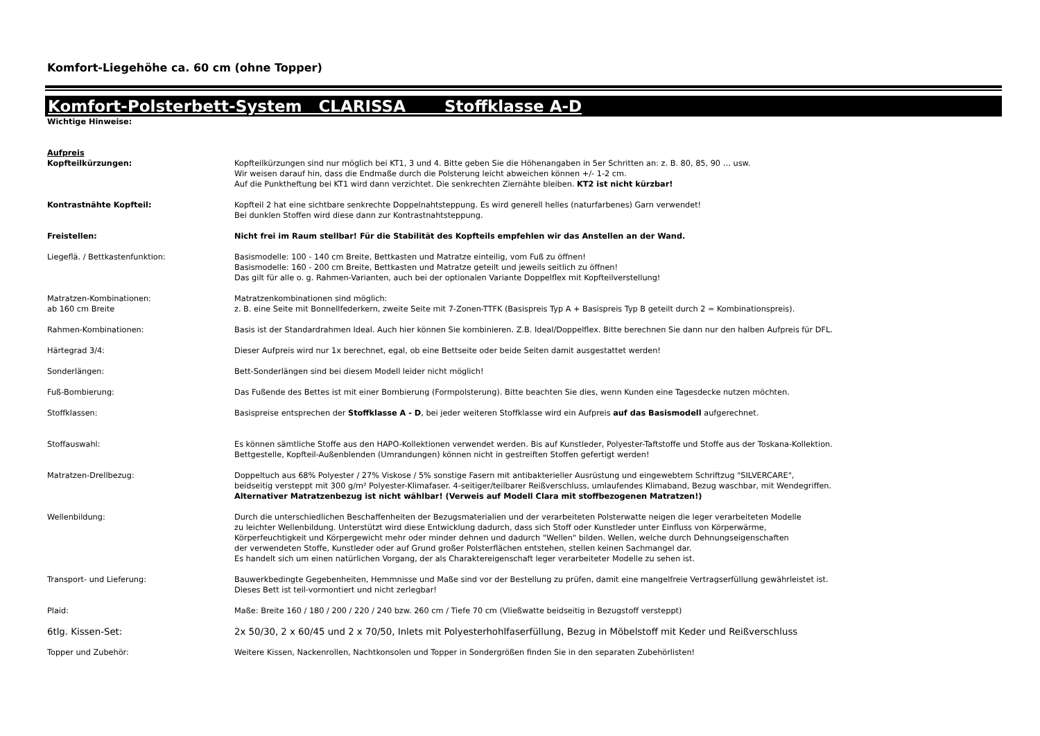Komfort-Liegehöhe ca. 60 cm (ohne Topper)
Komfort-Polsterbett-System CLARISSA Stoffklasse A-D
| Wichtige Hinweise: | |
| Aufpreis | |
| Kopfteilkürzungen: | Kopfteilkürzungen sind nur möglich bei KT1, 3 und 4. Bitte geben Sie die Höhenangaben in 5er Schritten an: z. B. 80, 85, 90 … usw. Wir weisen darauf hin, dass die Endmaße durch die Polsterung leicht abweichen können +/- 1-2 cm. Auf die Punktheftung bei KT1 wird dann verzichtet. Die senkrechten Ziernähte bleiben. KT2 ist nicht kürzbar! |
| Kontrastnähte Kopfteil: | Kopfteil 2 hat eine sichtbare senkrechte Doppelnahtsteppung. Es wird generell helles (naturfarbenes) Garn verwendet! Bei dunklen Stoffen wird diese dann zur Kontrastnahtsteppung. |
| Freistellen: | Nicht frei im Raum stellbar! Für die Stabilität des Kopfteils empfehlen wir das Anstellen an der Wand. |
| Liegeflä. / Bettkastenfunktion: | Basismodelle: 100 - 140 cm Breite, Bettkasten und Matratze einteilig, vom Fuß zu öffnen! Basismodelle: 160 - 200 cm Breite, Bettkasten und Matratze geteilt und jeweils seitlich zu öffnen! Das gilt für alle o. g. Rahmen-Varianten, auch bei der optionalen Variante Doppelflex mit Kopfteilverstellung! |
| Matratzen-Kombinationen: ab 160 cm Breite | Matratzenkombinationen sind möglich: z. B. eine Seite mit Bonnellfederkern, zweite Seite mit 7-Zonen-TTFK (Basispreis Typ A + Basispreis Typ B geteilt durch 2 = Kombinationspreis). |
| Rahmen-Kombinationen: | Basis ist der Standardrahmen Ideal. Auch hier können Sie kombinieren. Z.B. Ideal/Doppelflex. Bitte berechnen Sie dann nur den halben Aufpreis für DFL. |
| Härtegrad 3/4: | Dieser Aufpreis wird nur 1x berechnet, egal, ob eine Bettseite oder beide Seiten damit ausgestattet werden! |
| Sonderlängen: | Bett-Sonderlängen sind bei diesem Modell leider nicht möglich! |
| Fuß-Bombierung: | Das Fußende des Bettes ist mit einer Bombierung (Formpolsterung). Bitte beachten Sie dies, wenn Kunden eine Tagesdecke nutzen möchten. |
| Stoffklassen: | Basispreise entsprechen der Stoffklasse A - D , bei jeder weiteren Stoffklasse wird ein Aufpreis auf das Basismodell aufgerechnet. |
| Stoffauswahl: | Es können sämtliche Stoffe aus den HAPO-Kollektionen verwendet werden. Bis auf Kunstleder, Polyester-Taftstoffe und Stoffe aus der Toskana-Kollektion. Bettgestelle, Kopfteil-Außenblenden (Umrandungen) können nicht in gestreiften Stoffen gefertigt werden! |
| Matratzen-Drellbezug: | Doppeltuch aus 68% Polyester / 27% Viskose / 5% sonstige Fasern mit antibakterieller Ausrüstung und eingewebtem Schriftzug "SILVERCARE", beidseitig versteppt mit 300 g/m² Polyester-Klimafaser. 4-seitiger/teilbarer Reißverschluss, umlaufendes Klimaband, Bezug waschbar, mit Wendegriffen. Alternativer Matratzenbezug ist nicht wählbar! (Verweis auf Modell Clara mit stoffbezogenen Matratzen!) |
| Wellenbildung: | Durch die unterschiedlichen Beschaffenheiten der Bezugsmaterialien und der verarbeiteten Polsterwatte neigen die leger verarbeiteten Modelle zu leichter Wellenbildung. Unterstützt wird diese Entwicklung dadurch, dass sich Stoff oder Kunstleder unter Einfluss von Körperwärme, Körperfeuchtigkeit und Körpergewicht mehr oder minder dehnen und dadurch "Wellen" bilden. Wellen, welche durch Dehnungseigenschaften der verwendeten Stoffe, Kunstleder oder auf Grund großer Polsterflächen entstehen, stellen keinen Sachmangel dar. Es handelt sich um einen natürlichen Vorgang, der als Charaktereigenschaft leger verarbeiteter Modelle zu sehen ist. |
| Transport- und Lieferung: | Bauwerkbedingte Gegebenheiten, Hemmnisse und Maße sind vor der Bestellung zu prüfen, damit eine mangelfreie Vertragserfüllung gewährleistet ist. Dieses Bett ist teil-vormontiert und nicht zerlegbar! |
| Plaid: | Maße: Breite 160 / 180 / 200 / 220 / 240 bzw. 260 cm / Tiefe 70 cm (Vließwatte beidseitig in Bezugstoff versteppt) |
| 6tlg. Kissen-Set: | 2x 50/30, 2 x 60/45 und 2 x 70/50, Inlets mit Polyesterhohlfaserfüllung, Bezug in Möbelstoff mit Keder und Reißverschluss |
| Topper und Zubehör: | Weitere Kissen, Nackenrollen, Nachtkonsolen und Topper in Sondergrößen finden Sie in den separaten Zubehörlisten! |